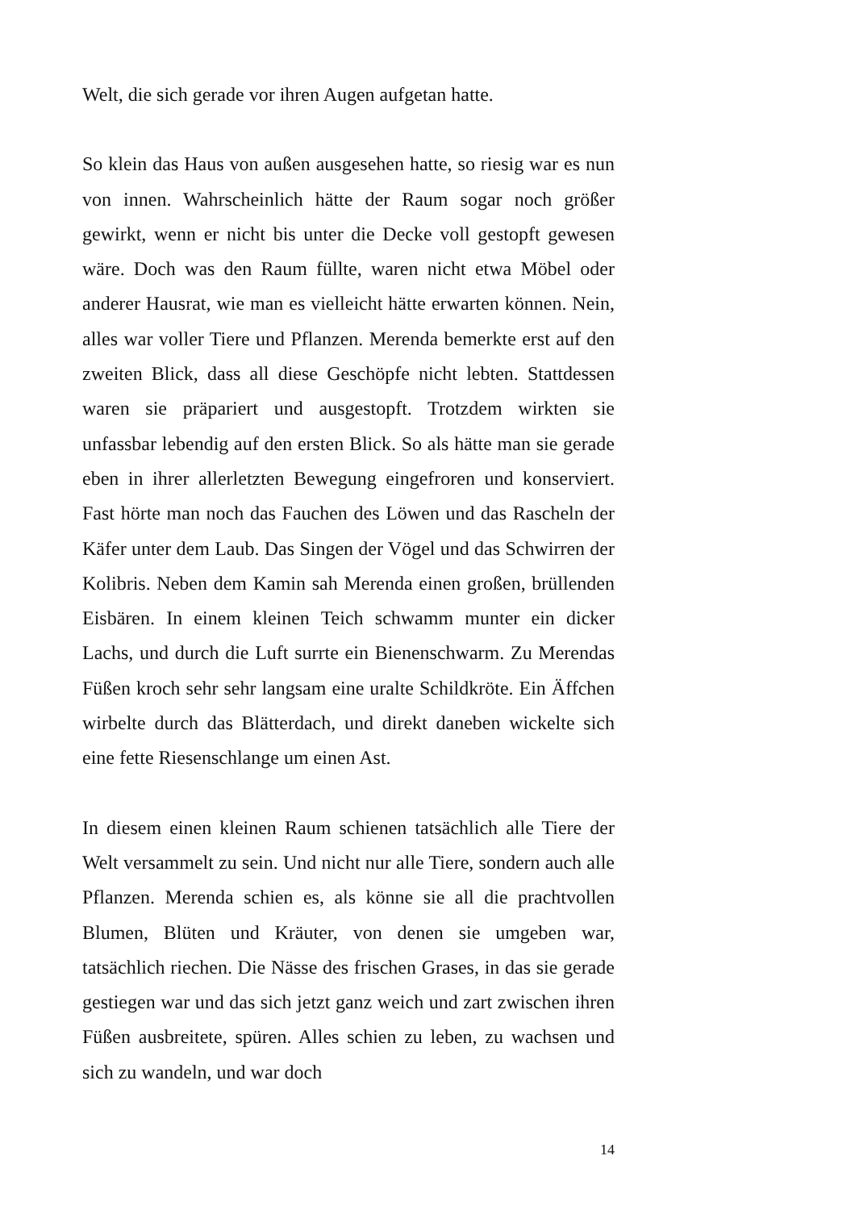Welt, die sich gerade vor ihren Augen aufgetan hatte.
So klein das Haus von außen ausgesehen hatte, so riesig war es nun von innen. Wahrscheinlich hätte der Raum sogar noch größer gewirkt, wenn er nicht bis unter die Decke voll gestopft gewesen wäre. Doch was den Raum füllte, waren nicht etwa Möbel oder anderer Hausrat, wie man es vielleicht hätte erwarten können. Nein, alles war voller Tiere und Pflanzen. Merenda bemerkte erst auf den zweiten Blick, dass all diese Geschöpfe nicht lebten. Stattdessen waren sie präpariert und ausgestopft. Trotzdem wirkten sie unfassbar lebendig auf den ersten Blick. So als hätte man sie gerade eben in ihrer allerletzten Bewegung eingefroren und konserviert. Fast hörte man noch das Fauchen des Löwen und das Rascheln der Käfer unter dem Laub. Das Singen der Vögel und das Schwirren der Kolibris. Neben dem Kamin sah Merenda einen großen, brüllenden Eisbären. In einem kleinen Teich schwamm munter ein dicker Lachs, und durch die Luft surrte ein Bienenschwarm. Zu Merendas Füßen kroch sehr sehr langsam eine uralte Schildkröte. Ein Äffchen wirbelte durch das Blätterdach, und direkt daneben wickelte sich eine fette Riesenschlange um einen Ast.
In diesem einen kleinen Raum schienen tatsächlich alle Tiere der Welt versammelt zu sein. Und nicht nur alle Tiere, sondern auch alle Pflanzen. Merenda schien es, als könne sie all die prachtvollen Blumen, Blüten und Kräuter, von denen sie umgeben war, tatsächlich riechen. Die Nässe des frischen Grases, in das sie gerade gestiegen war und das sich jetzt ganz weich und zart zwischen ihren Füßen ausbreitete, spüren. Alles schien zu leben, zu wachsen und sich zu wandeln, und war doch
14